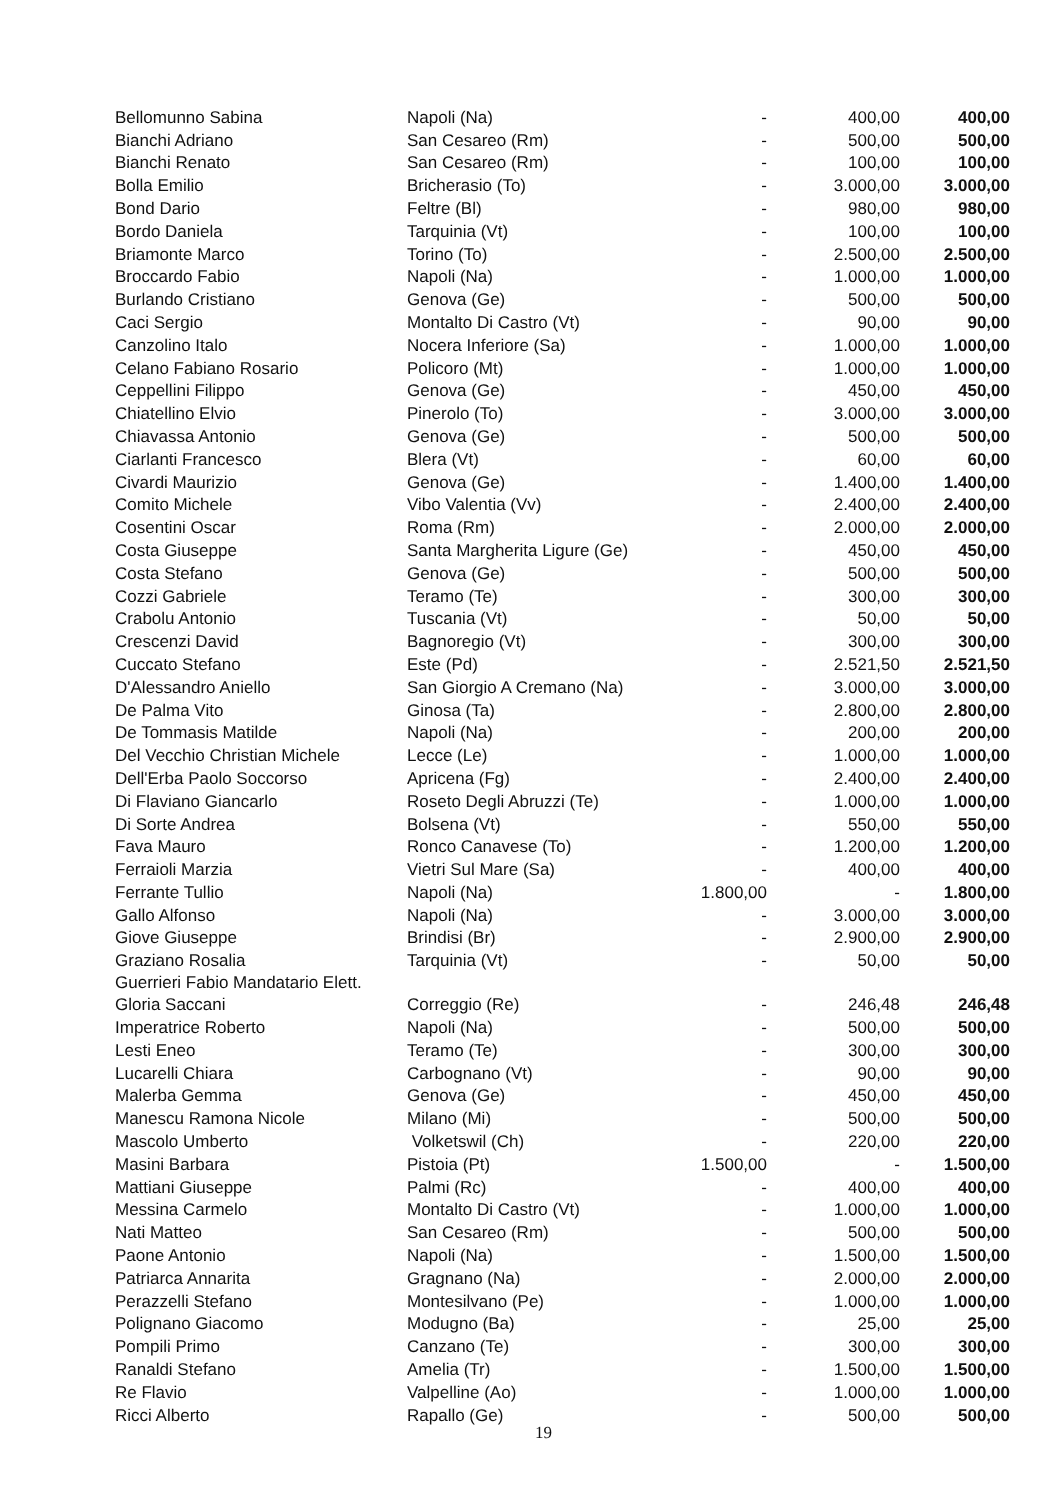| Bellomunno Sabina | Napoli (Na) | - | 400,00 | 400,00 |
| Bianchi Adriano | San Cesareo (Rm) | - | 500,00 | 500,00 |
| Bianchi Renato | San Cesareo (Rm) | - | 100,00 | 100,00 |
| Bolla Emilio | Bricherasio (To) | - | 3.000,00 | 3.000,00 |
| Bond Dario | Feltre (Bl) | - | 980,00 | 980,00 |
| Bordo Daniela | Tarquinia (Vt) | - | 100,00 | 100,00 |
| Briamonte Marco | Torino (To) | - | 2.500,00 | 2.500,00 |
| Broccardo Fabio | Napoli (Na) | - | 1.000,00 | 1.000,00 |
| Burlando Cristiano | Genova (Ge) | - | 500,00 | 500,00 |
| Caci Sergio | Montalto Di Castro (Vt) | - | 90,00 | 90,00 |
| Canzolino Italo | Nocera Inferiore (Sa) | - | 1.000,00 | 1.000,00 |
| Celano Fabiano Rosario | Policoro (Mt) | - | 1.000,00 | 1.000,00 |
| Ceppellini Filippo | Genova (Ge) | - | 450,00 | 450,00 |
| Chiatellino Elvio | Pinerolo (To) | - | 3.000,00 | 3.000,00 |
| Chiavassa Antonio | Genova (Ge) | - | 500,00 | 500,00 |
| Ciarlanti Francesco | Blera (Vt) | - | 60,00 | 60,00 |
| Civardi Maurizio | Genova (Ge) | - | 1.400,00 | 1.400,00 |
| Comito Michele | Vibo Valentia (Vv) | - | 2.400,00 | 2.400,00 |
| Cosentini Oscar | Roma (Rm) | - | 2.000,00 | 2.000,00 |
| Costa Giuseppe | Santa Margherita Ligure (Ge) | - | 450,00 | 450,00 |
| Costa Stefano | Genova (Ge) | - | 500,00 | 500,00 |
| Cozzi Gabriele | Teramo (Te) | - | 300,00 | 300,00 |
| Crabolu Antonio | Tuscania (Vt) | - | 50,00 | 50,00 |
| Crescenzi David | Bagnoregio (Vt) | - | 300,00 | 300,00 |
| Cuccato Stefano | Este (Pd) | - | 2.521,50 | 2.521,50 |
| D'Alessandro Aniello | San Giorgio A Cremano (Na) | - | 3.000,00 | 3.000,00 |
| De Palma Vito | Ginosa (Ta) | - | 2.800,00 | 2.800,00 |
| De Tommasis Matilde | Napoli (Na) | - | 200,00 | 200,00 |
| Del Vecchio Christian Michele | Lecce (Le) | - | 1.000,00 | 1.000,00 |
| Dell'Erba Paolo Soccorso | Apricena (Fg) | - | 2.400,00 | 2.400,00 |
| Di Flaviano Giancarlo | Roseto Degli Abruzzi (Te) | - | 1.000,00 | 1.000,00 |
| Di Sorte Andrea | Bolsena (Vt) | - | 550,00 | 550,00 |
| Fava Mauro | Ronco Canavese (To) | - | 1.200,00 | 1.200,00 |
| Ferraioli Marzia | Vietri Sul Mare (Sa) | - | 400,00 | 400,00 |
| Ferrante Tullio | Napoli (Na) | 1.800,00 | - | 1.800,00 |
| Gallo Alfonso | Napoli (Na) | - | 3.000,00 | 3.000,00 |
| Giove Giuseppe | Brindisi (Br) | - | 2.900,00 | 2.900,00 |
| Graziano Rosalia | Tarquinia (Vt) | - | 50,00 | 50,00 |
| Guerrieri Fabio Mandatario Elett. Gloria Saccani | Correggio (Re) | - | 246,48 | 246,48 |
| Imperatrice Roberto | Napoli (Na) | - | 500,00 | 500,00 |
| Lesti Eneo | Teramo (Te) | - | 300,00 | 300,00 |
| Lucarelli Chiara | Carbognano (Vt) | - | 90,00 | 90,00 |
| Malerba Gemma | Genova (Ge) | - | 450,00 | 450,00 |
| Manescu Ramona Nicole | Milano (Mi) | - | 500,00 | 500,00 |
| Mascolo Umberto | Volketswil (Ch) | - | 220,00 | 220,00 |
| Masini Barbara | Pistoia (Pt) | 1.500,00 | - | 1.500,00 |
| Mattiani Giuseppe | Palmi (Rc) | - | 400,00 | 400,00 |
| Messina Carmelo | Montalto Di Castro (Vt) | - | 1.000,00 | 1.000,00 |
| Nati Matteo | San Cesareo (Rm) | - | 500,00 | 500,00 |
| Paone Antonio | Napoli (Na) | - | 1.500,00 | 1.500,00 |
| Patriarca Annarita | Gragnano (Na) | - | 2.000,00 | 2.000,00 |
| Perazzelli Stefano | Montesilvano (Pe) | - | 1.000,00 | 1.000,00 |
| Polignano Giacomo | Modugno (Ba) | - | 25,00 | 25,00 |
| Pompili Primo | Canzano (Te) | - | 300,00 | 300,00 |
| Ranaldi Stefano | Amelia (Tr) | - | 1.500,00 | 1.500,00 |
| Re Flavio | Valpelline (Ao) | - | 1.000,00 | 1.000,00 |
| Ricci Alberto | Rapallo (Ge) | - | 500,00 | 500,00 |
19